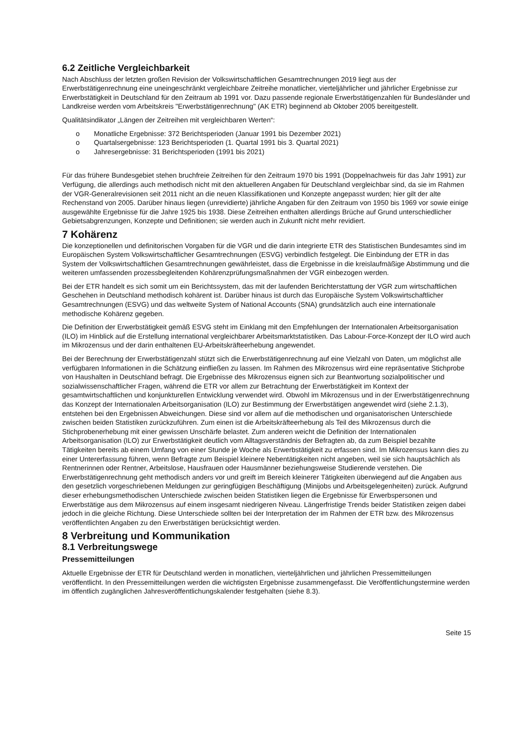6.2 Zeitliche Vergleichbarkeit
Nach Abschluss der letzten großen Revision der Volkswirtschaftlichen Gesamtrechnungen 2019 liegt aus der Erwerbstätigenrechnung eine uneingeschränkt vergleichbare Zeitreihe monatlicher, vierteljährlicher und jährlicher Ergebnisse zur Erwerbstätigkeit in Deutschland für den Zeitraum ab 1991 vor. Dazu passende regionale Erwerbstätigenzahlen für Bundesländer und Landkreise werden vom Arbeitskreis "Erwerbstätigenrechnung" (AK ETR) beginnend ab Oktober 2005 bereitgestellt.
Qualitätsindikator „Längen der Zeitreihen mit vergleichbaren Werten“:
o Monatliche Ergebnisse: 372 Berichtsperioden (Januar 1991 bis Dezember 2021)
o Quartalsergebnisse: 123 Berichtsperioden (1. Quartal 1991 bis 3. Quartal 2021)
o Jahresergebnisse: 31 Berichtsperioden (1991 bis 2021)
Für das frühere Bundesgebiet stehen bruchfreie Zeitreihen für den Zeitraum 1970 bis 1991 (Doppelnachweis für das Jahr 1991) zur Verfügung, die allerdings auch methodisch nicht mit den aktuelleren Angaben für Deutschland vergleichbar sind, da sie im Rahmen der VGR-Generalrevisionen seit 2011 nicht an die neuen Klassifikationen und Konzepte angepasst wurden; hier gilt der alte Rechenstand von 2005. Darüber hinaus liegen (unrevidierte) jährliche Angaben für den Zeitraum von 1950 bis 1969 vor sowie einige ausgewählte Ergebnisse für die Jahre 1925 bis 1938. Diese Zeitreihen enthalten allerdings Brüche auf Grund unterschiedlicher Gebietsabgrenzungen, Konzepte und Definitionen; sie werden auch in Zukunft nicht mehr revidiert.
7 Kohärenz
Die konzeptionellen und definitorischen Vorgaben für die VGR und die darin integrierte ETR des Statistischen Bundesamtes sind im Europäischen System Volkswirtschaftlicher Gesamtrechnungen (ESVG) verbindlich festgelegt. Die Einbindung der ETR in das System der Volkswirtschaftlichen Gesamtrechnungen gewährleistet, dass die Ergebnisse in die kreislaufmäßige Abstimmung und die weiteren umfassenden prozessbegleitenden Kohärenzprüfungsmaßnahmen der VGR einbezogen werden.
Bei der ETR handelt es sich somit um ein Berichtssystem, das mit der laufenden Berichterstattung der VGR zum wirtschaftlichen Geschehen in Deutschland methodisch kohärent ist. Darüber hinaus ist durch das Europäische System Volkswirtschaftlicher Gesamtrechnungen (ESVG) und das weltweite System of National Accounts (SNA) grundsätzlich auch eine internationale methodische Kohärenz gegeben.
Die Definition der Erwerbstätigkeit gemäß ESVG steht im Einklang mit den Empfehlungen der Internationalen Arbeitsorganisation (ILO) im Hinblick auf die Erstellung international vergleichbarer Arbeitsmarktstatistiken. Das Labour-Force-Konzept der ILO wird auch im Mikrozensus und der darin enthaltenen EU-Arbeitskräfteerhebung angewendet.
Bei der Berechnung der Erwerbstätigenzahl stützt sich die Erwerbstätigenrechnung auf eine Vielzahl von Daten, um möglichst alle verfügbaren Informationen in die Schätzung einfließen zu lassen. Im Rahmen des Mikrozensus wird eine repräsentative Stichprobe von Haushalten in Deutschland befragt. Die Ergebnisse des Mikrozensus eignen sich zur Beantwortung sozialpolitischer und sozialwissenschaftlicher Fragen, während die ETR vor allem zur Betrachtung der Erwerbstätigkeit im Kontext der gesamtwirtschaftlichen und konjunkturellen Entwicklung verwendet wird. Obwohl im Mikrozensus und in der Erwerbstätigenrechnung das Konzept der Internationalen Arbeitsorganisation (ILO) zur Bestimmung der Erwerbstätigen angewendet wird (siehe 2.1.3), entstehen bei den Ergebnissen Abweichungen. Diese sind vor allem auf die methodischen und organisatorischen Unterschiede zwischen beiden Statistiken zurückzuführen. Zum einen ist die Arbeitskräfteerhebung als Teil des Mikrozensus durch die Stichprobenerhebung mit einer gewissen Unschärfe belastet. Zum anderen weicht die Definition der Internationalen Arbeitsorganisation (ILO) zur Erwerbstätigkeit deutlich vom Alltagsverständnis der Befragten ab, da zum Beispiel bezahlte Tätigkeiten bereits ab einem Umfang von einer Stunde je Woche als Erwerbstätigkeit zu erfassen sind. Im Mikrozensus kann dies zu einer Untererfassung führen, wenn Befragte zum Beispiel kleinere Nebentätigkeiten nicht angeben, weil sie sich hauptsächlich als Rentnerinnen oder Rentner, Arbeitslose, Hausfrauen oder Hausmänner beziehungsweise Studierende verstehen. Die Erwerbstätigenrechnung geht methodisch anders vor und greift im Bereich kleinerer Tätigkeiten überwiegend auf die Angaben aus den gesetzlich vorgeschriebenen Meldungen zur geringfügigen Beschäftigung (Minijobs und Arbeitsgelegenheiten) zurück. Aufgrund dieser erhebungsmethodischen Unterschiede zwischen beiden Statistiken liegen die Ergebnisse für Erwerbspersonen und Erwerbstätige aus dem Mikrozensus auf einem insgesamt niedrigeren Niveau. Längerfristige Trends beider Statistiken zeigen dabei jedoch in die gleiche Richtung. Diese Unterschiede sollten bei der Interpretation der im Rahmen der ETR bzw. des Mikrozensus veröffentlichten Angaben zu den Erwerbstätigen berücksichtigt werden.
8 Verbreitung und Kommunikation
8.1 Verbreitungswege
Pressemitteilungen
Aktuelle Ergebnisse der ETR für Deutschland werden in monatlichen, vierteljährlichen und jährlichen Pressemitteilungen veröffentlicht. In den Pressemitteilungen werden die wichtigsten Ergebnisse zusammengefasst. Die Veröffentlichungstermine werden im öffentlich zugänglichen Jahresveröffentlichungskalender festgehalten (siehe 8.3).
Seite 15